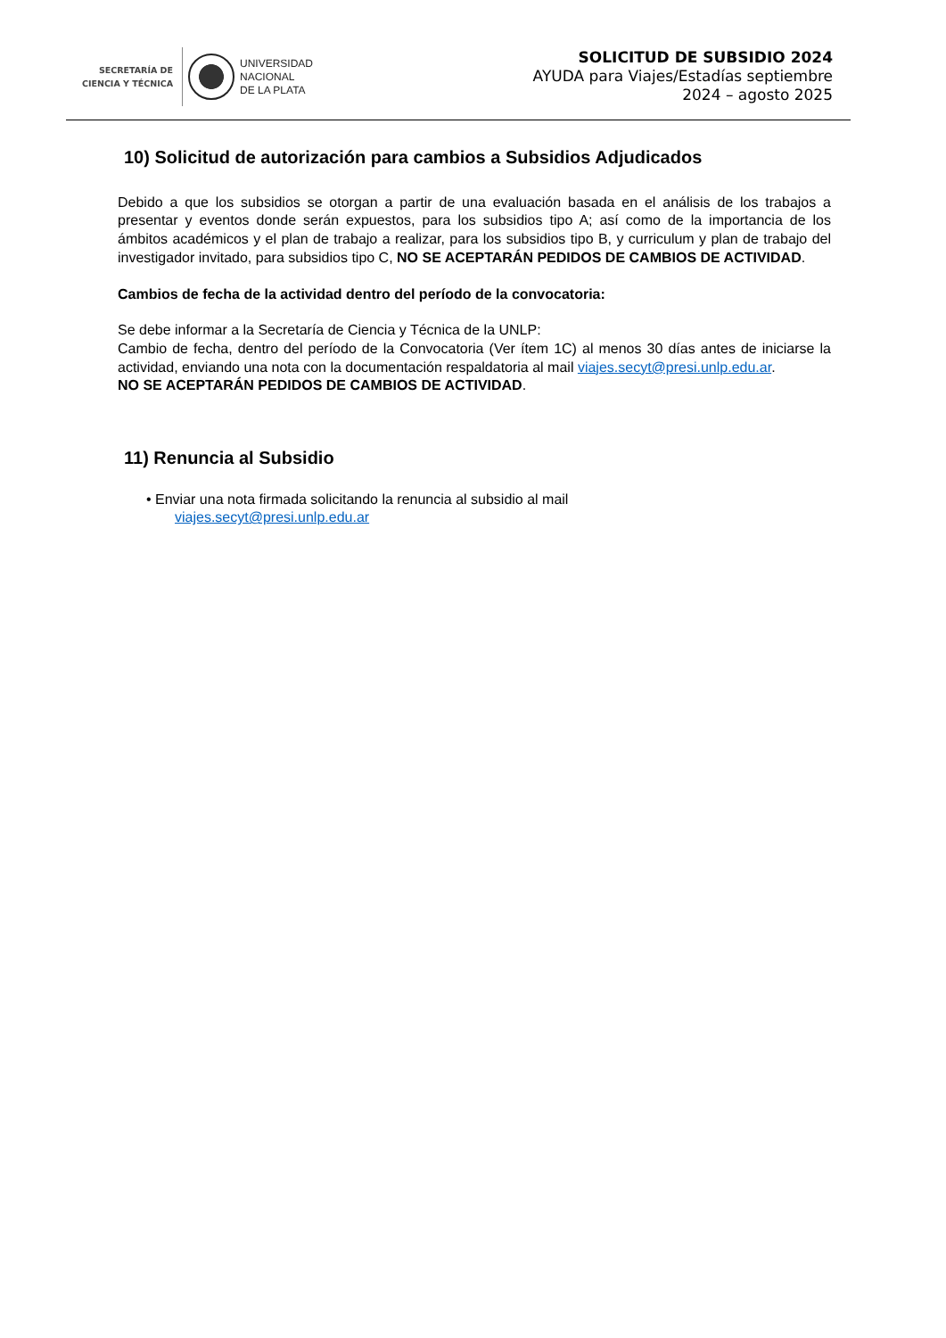SECRETARÍA DE
CIENCIA Y TÉCNICA
UNIVERSIDAD
NACIONAL
DE LA PLATA
SOLICITUD DE SUBSIDIO 2024
AYUDA para Viajes/Estadías septiembre
2024 – agosto 2025
10) Solicitud de autorización para cambios a Subsidios Adjudicados
Debido a que los subsidios se otorgan a partir de una evaluación basada en el análisis de los trabajos a presentar y eventos donde serán expuestos, para los subsidios tipo A; así como de la importancia de los ámbitos académicos y el plan de trabajo a realizar, para los subsidios tipo B, y curriculum y plan de trabajo del investigador invitado, para subsidios tipo C, NO SE ACEPTARÁN PEDIDOS DE CAMBIOS DE ACTIVIDAD.
Cambios de fecha de la actividad dentro del período de la convocatoria:
Se debe informar a la Secretaría de Ciencia y Técnica de la UNLP:
Cambio de fecha, dentro del período de la Convocatoria (Ver ítem 1C) al menos 30 días antes de iniciarse la actividad, enviando una nota con la documentación respaldatoria al mail viajes.secyt@presi.unlp.edu.ar.
NO SE ACEPTARÁN PEDIDOS DE CAMBIOS DE ACTIVIDAD.
11) Renuncia al Subsidio
• Enviar una nota firmada solicitando la renuncia al subsidio al mail
viajes.secyt@presi.unlp.edu.ar